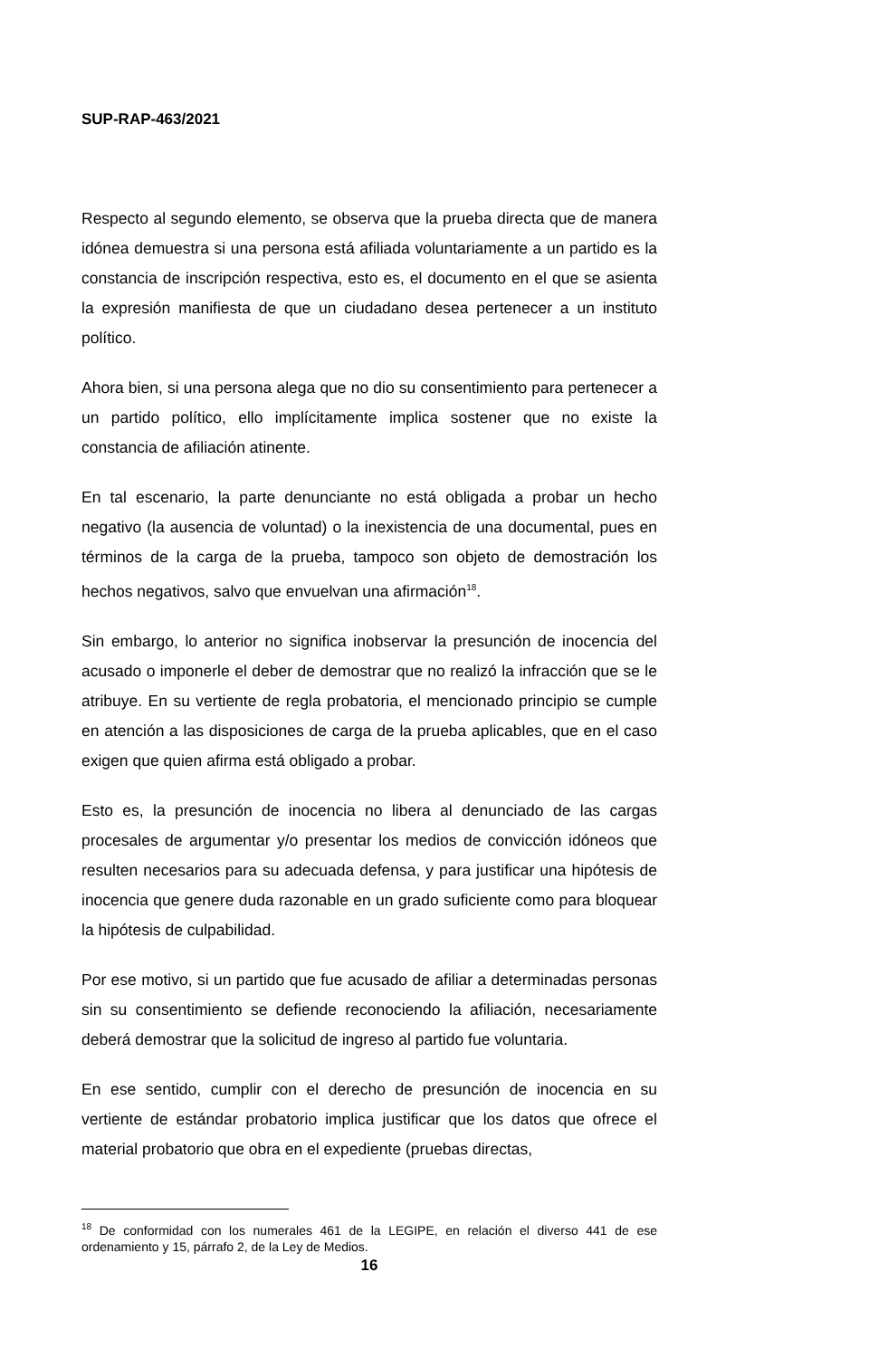SUP-RAP-463/2021
Respecto al segundo elemento, se observa que la prueba directa que de manera idónea demuestra si una persona está afiliada voluntariamente a un partido es la constancia de inscripción respectiva, esto es, el documento en el que se asienta la expresión manifiesta de que un ciudadano desea pertenecer a un instituto político.
Ahora bien, si una persona alega que no dio su consentimiento para pertenecer a un partido político, ello implícitamente implica sostener que no existe la constancia de afiliación atinente.
En tal escenario, la parte denunciante no está obligada a probar un hecho negativo (la ausencia de voluntad) o la inexistencia de una documental, pues en términos de la carga de la prueba, tampoco son objeto de demostración los hechos negativos, salvo que envuelvan una afirmación<sup>18</sup>.
Sin embargo, lo anterior no significa inobservar la presunción de inocencia del acusado o imponerle el deber de demostrar que no realizó la infracción que se le atribuye. En su vertiente de regla probatoria, el mencionado principio se cumple en atención a las disposiciones de carga de la prueba aplicables, que en el caso exigen que quien afirma está obligado a probar.
Esto es, la presunción de inocencia no libera al denunciado de las cargas procesales de argumentar y/o presentar los medios de convicción idóneos que resulten necesarios para su adecuada defensa, y para justificar una hipótesis de inocencia que genere duda razonable en un grado suficiente como para bloquear la hipótesis de culpabilidad.
Por ese motivo, si un partido que fue acusado de afiliar a determinadas personas sin su consentimiento se defiende reconociendo la afiliación, necesariamente deberá demostrar que la solicitud de ingreso al partido fue voluntaria.
En ese sentido, cumplir con el derecho de presunción de inocencia en su vertiente de estándar probatorio implica justificar que los datos que ofrece el material probatorio que obra en el expediente (pruebas directas,
<sup>18</sup> De conformidad con los numerales 461 de la LEGIPE, en relación el diverso 441 de ese ordenamiento y 15, párrafo 2, de la Ley de Medios.
16